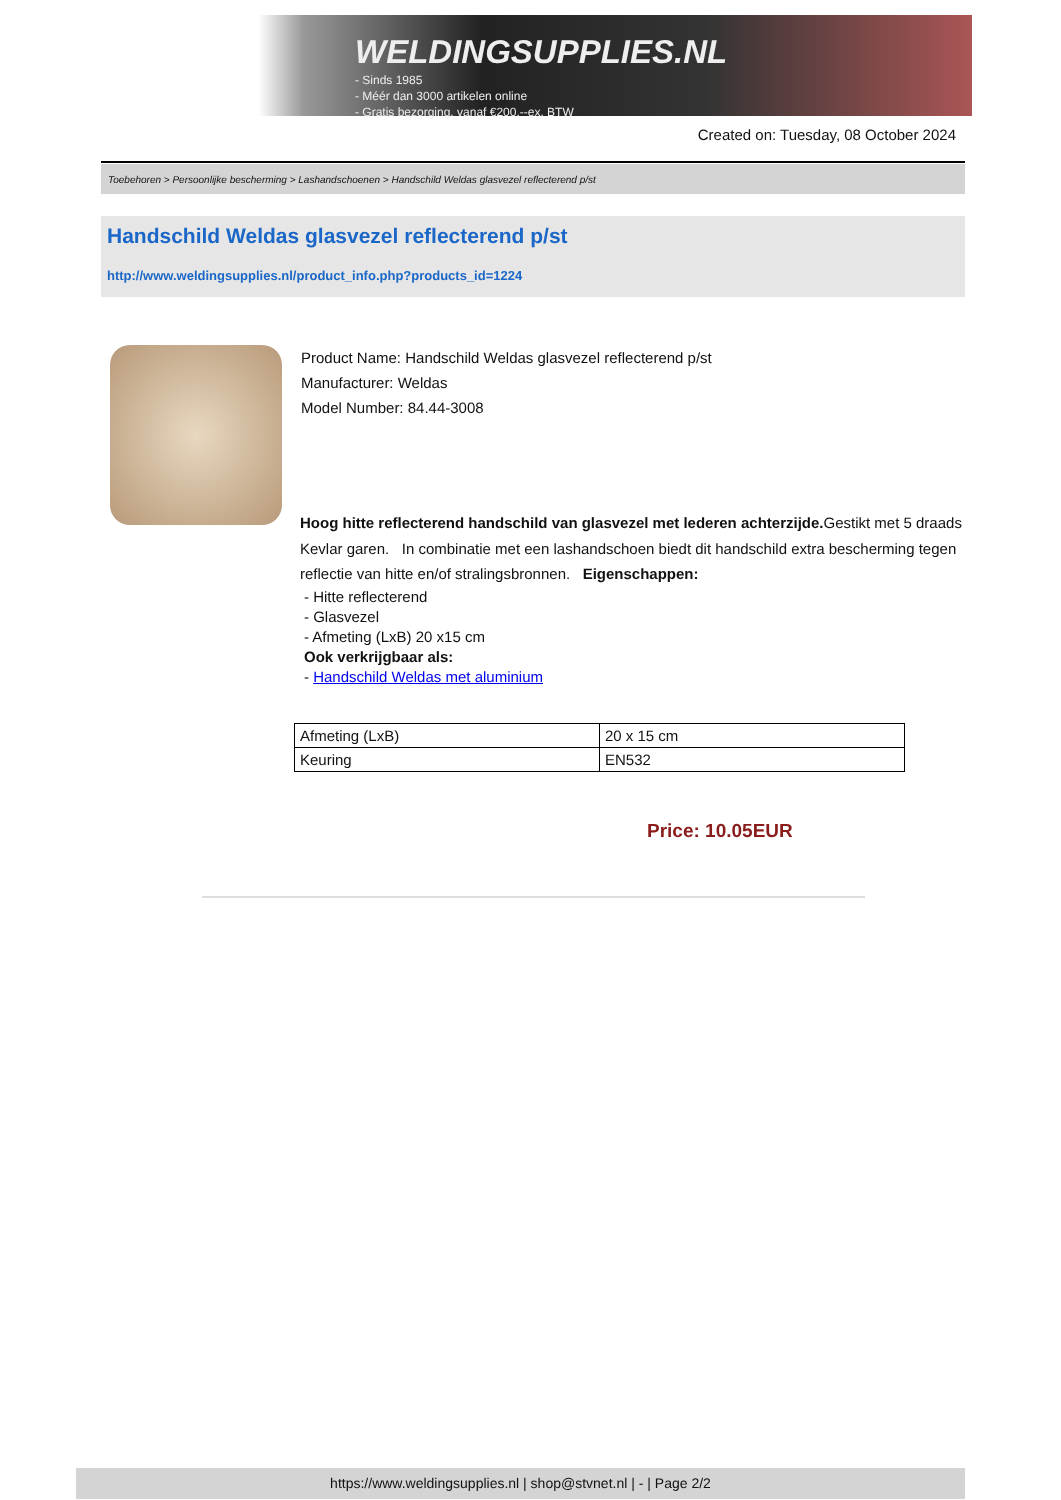WELDINGSUPPLIES.NL
- Sinds 1985
- Méér dan 3000 artikelen online
- Gratis bezorging, vanaf €200,--ex. BTW
Created on: Tuesday, 08 October 2024
Toebehoren > Persoonlijke bescherming > Lashandschoenen > Handschild Weldas glasvezel reflecterend p/st
Handschild Weldas glasvezel reflecterend p/st
http://www.weldingsupplies.nl/product_info.php?products_id=1224
Product Name: Handschild Weldas glasvezel reflecterend p/st
Manufacturer: Weldas
Model Number: 84.44-3008
Hoog hitte reflecterend handschild van glasvezel met lederen achterzijde. Gestikt met 5 draads Kevlar garen. In combinatie met een lashandschoen biedt dit handschild extra bescherming tegen reflectie van hitte en/of stralingsbronnen. Eigenschappen:
- Hitte reflecterend
- Glasvezel
- Afmeting (LxB) 20 x15 cm
Ook verkrijgbaar als:
- Handschild Weldas met aluminium
| Afmeting (LxB) | 20 x 15 cm |
| Keuring | EN532 |
Price: 10.05EUR
https://www.weldingsupplies.nl | shop@stvnet.nl | - | Page 2/2